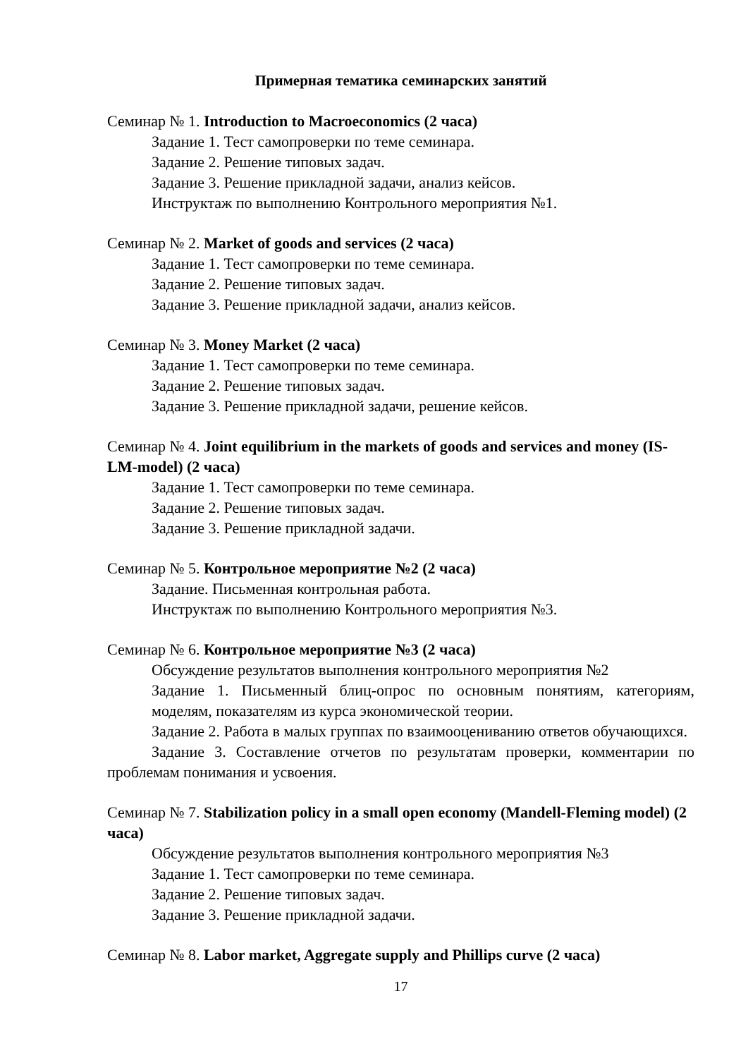Примерная тематика семинарских занятий
Семинар № 1. Introduction to Macroeconomics (2 часа)
Задание 1. Тест самопроверки по теме семинара.
Задание 2. Решение типовых задач.
Задание 3. Решение прикладной задачи, анализ кейсов.
Инструктаж по выполнению Контрольного мероприятия №1.
Семинар № 2. Market of goods and services (2 часа)
Задание 1. Тест самопроверки по теме семинара.
Задание 2. Решение типовых задач.
Задание 3. Решение прикладной задачи, анализ кейсов.
Семинар № 3. Money Market (2 часа)
Задание 1. Тест самопроверки по теме семинара.
Задание 2. Решение типовых задач.
Задание 3. Решение прикладной задачи, решение кейсов.
Семинар № 4. Joint equilibrium in the markets of goods and services and money (IS-LM-model) (2 часа)
Задание 1. Тест самопроверки по теме семинара.
Задание 2. Решение типовых задач.
Задание 3. Решение прикладной задачи.
Семинар № 5. Контрольное мероприятие №2 (2 часа)
Задание. Письменная контрольная работа.
Инструктаж по выполнению Контрольного мероприятия №3.
Семинар № 6. Контрольное мероприятие №3 (2 часа)
Обсуждение результатов выполнения контрольного мероприятия №2
Задание 1. Письменный блиц-опрос по основным понятиям, категориям, моделям, показателям из курса экономической теории.
Задание 2. Работа в малых группах по взаимооцениванию ответов обучающихся.
Задание 3. Составление отчетов по результатам проверки, комментарии по проблемам понимания и усвоения.
Семинар № 7. Stabilization policy in a small open economy (Mandell-Fleming model) (2 часа)
Обсуждение результатов выполнения контрольного мероприятия №3
Задание 1. Тест самопроверки по теме семинара.
Задание 2. Решение типовых задач.
Задание 3. Решение прикладной задачи.
Семинар № 8. Labor market, Aggregate supply and Phillips curve (2 часа)
17